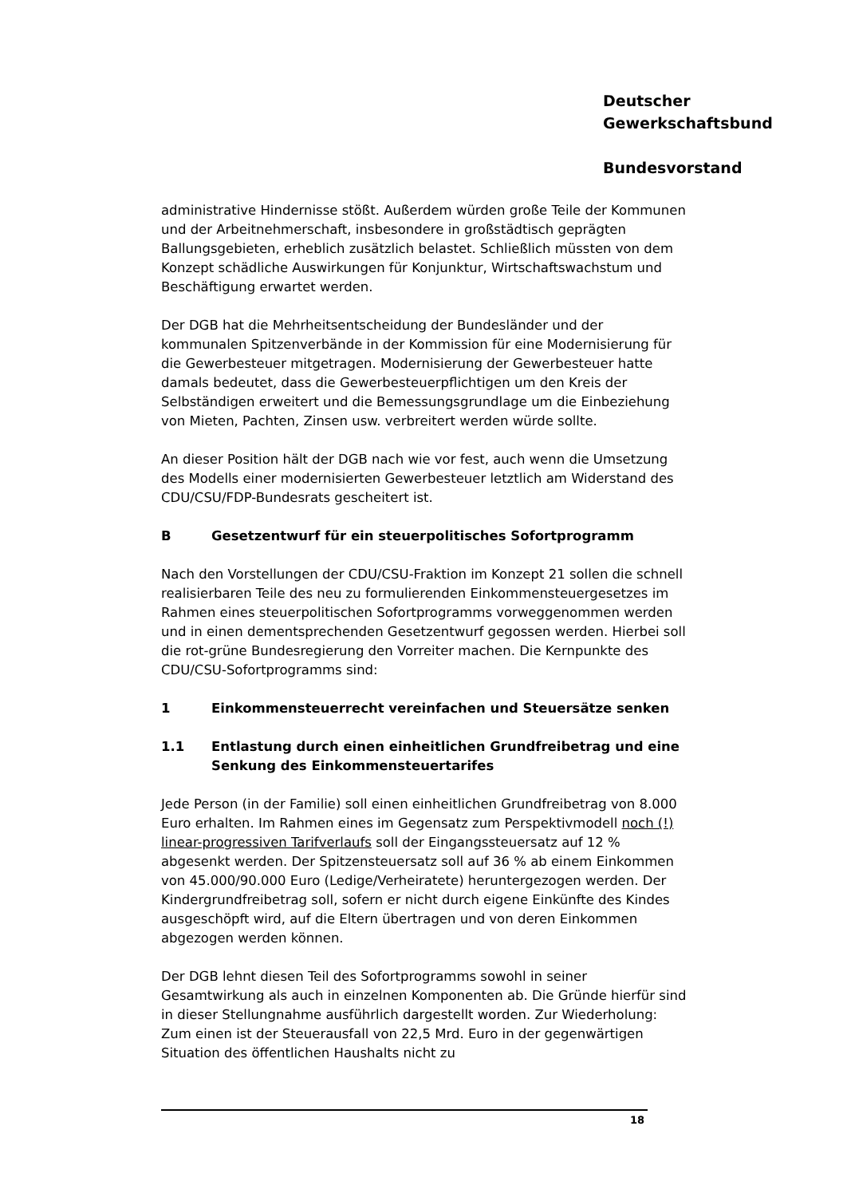Deutscher
Gewerkschaftsbund
Bundesvorstand
administrative Hindernisse stößt. Außerdem würden große Teile der Kommunen und der Arbeitnehmerschaft, insbesondere in großstädtisch geprägten Ballungsgebieten, erheblich zusätzlich belastet. Schließlich müssten von dem Konzept schädliche Auswirkungen für Konjunktur, Wirtschaftswachstum und Beschäftigung erwartet werden.
Der DGB hat die Mehrheitsentscheidung der Bundesländer und der kommunalen Spitzenverbände in der Kommission für eine Modernisierung für die Gewerbesteuer mitgetragen. Modernisierung der Gewerbesteuer hatte damals bedeutet, dass die Gewerbesteuerpflichtigen um den Kreis der Selbständigen erweitert und die Bemessungsgrundlage um die Einbeziehung von Mieten, Pachten, Zinsen usw. verbreitert werden würde sollte.
An dieser Position hält der DGB nach wie vor fest, auch wenn die Umsetzung des Modells einer modernisierten Gewerbesteuer letztlich am Widerstand des CDU/CSU/FDP-Bundesrats gescheitert ist.
B Gesetzentwurf für ein steuerpolitisches Sofortprogramm
Nach den Vorstellungen der CDU/CSU-Fraktion im Konzept 21 sollen die schnell realisierbaren Teile des neu zu formulierenden Einkommensteuergesetzes im Rahmen eines steuerpolitischen Sofortprogramms vorweggenommen werden und in einen dementsprechenden Gesetzentwurf gegossen werden. Hierbei soll die rot-grüne Bundesregierung den Vorreiter machen. Die Kernpunkte des CDU/CSU-Sofortprogramms sind:
1 Einkommensteuerrecht vereinfachen und Steuersätze senken
1.1 Entlastung durch einen einheitlichen Grundfreibetrag und eine Senkung des Einkommensteuertarifes
Jede Person (in der Familie) soll einen einheitlichen Grundfreibetrag von 8.000 Euro erhalten. Im Rahmen eines im Gegensatz zum Perspektivmodell noch (!) linear-progressiven Tarifverlaufs soll der Eingangssteuersatz auf 12 % abgesenkt werden. Der Spitzensteuersatz soll auf 36 % ab einem Einkommen von 45.000/90.000 Euro (Ledige/Verheiratete) heruntergezogen werden. Der Kindergrundfreibetrag soll, sofern er nicht durch eigene Einkünfte des Kindes ausgeschöpft wird, auf die Eltern übertragen und von deren Einkommen abgezogen werden können.
Der DGB lehnt diesen Teil des Sofortprogramms sowohl in seiner Gesamtwirkung als auch in einzelnen Komponenten ab. Die Gründe hierfür sind in dieser Stellungnahme ausführlich dargestellt worden. Zur Wiederholung: Zum einen ist der Steuerausfall von 22,5 Mrd. Euro in der gegenwärtigen Situation des öffentlichen Haushalts nicht zu
18